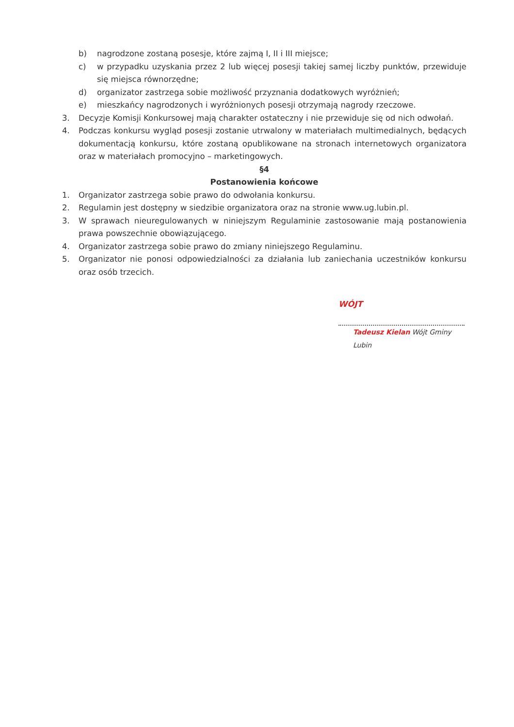b) nagrodzone zostaną posesje, które zajmą I, II i III miejsce;
c) w przypadku uzyskania przez 2 lub więcej posesji takiej samej liczby punktów, przewiduje się miejsca równorzędne;
d) organizator zastrzega sobie możliwość przyznania dodatkowych wyróżnień;
e) mieszkańcy nagrodzonych i wyróżnionych posesji otrzymają nagrody rzeczowe.
3. Decyzje Komisji Konkursowej mają charakter ostateczny i nie przewiduje się od nich odwołań.
4. Podczas konkursu wygląd posesji zostanie utrwalony w materiałach multimedialnych, będących dokumentacją konkursu, które zostaną opublikowane na stronach internetowych organizatora oraz w materiałach promocyjno – marketingowych.
§4
Postanowienia końcowe
1. Organizator zastrzega sobie prawo do odwołania konkursu.
2. Regulamin jest dostępny w siedzibie organizatora oraz na stronie www.ug.lubin.pl.
3. W sprawach nieuregulowanych w niniejszym Regulaminie zastosowanie mają postanowienia prawa powszechnie obowiązującego.
4. Organizator zastrzega sobie prawo do zmiany niniejszego Regulaminu.
5. Organizator nie ponosi odpowiedzialności za działania lub zaniechania uczestników konkursu oraz osób trzecich.
WÓJT
Tadeusz Kielan Wójt Gminy Lubin